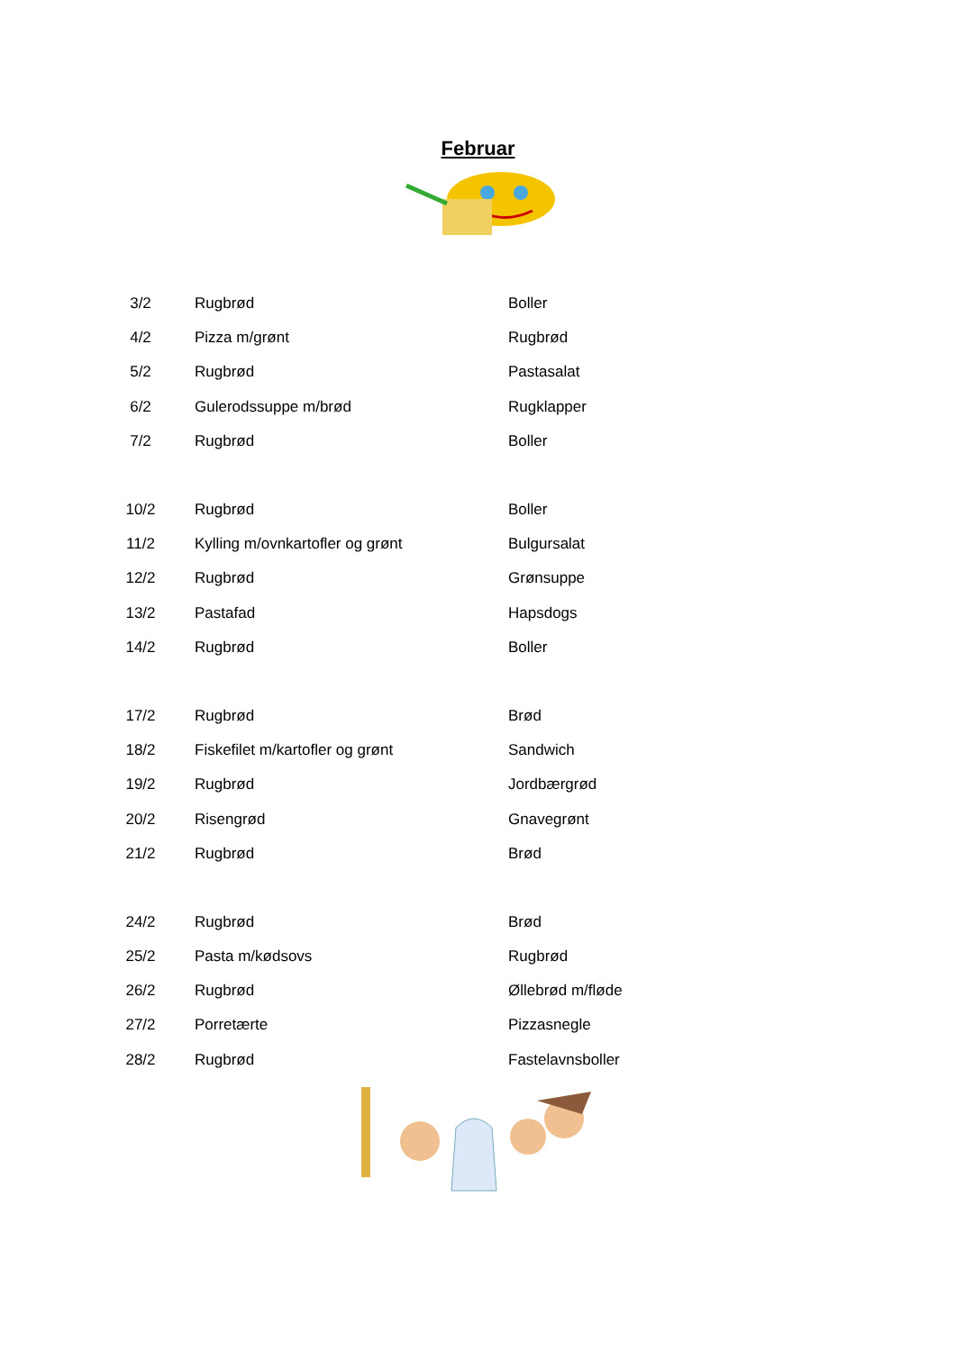Februar
| 3/2 | Rugbrød | Boller |
| 4/2 | Pizza m/grønt | Rugbrød |
| 5/2 | Rugbrød | Pastasalat |
| 6/2 | Gulerodssuppe m/brød | Rugklapper |
| 7/2 | Rugbrød | Boller |
| 10/2 | Rugbrød | Boller |
| 11/2 | Kylling m/ovnkartofler og grønt | Bulgursalat |
| 12/2 | Rugbrød | Grønsuppe |
| 13/2 | Pastafad | Hapsdogs |
| 14/2 | Rugbrød | Boller |
| 17/2 | Rugbrød | Brød |
| 18/2 | Fiskefilet m/kartofler og grønt | Sandwich |
| 19/2 | Rugbrød | Jordbærgrød |
| 20/2 | Risengrød | Gnavegrønt |
| 21/2 | Rugbrød | Brød |
| 24/2 | Rugbrød | Brød |
| 25/2 | Pasta m/kødsovs | Rugbrød |
| 26/2 | Rugbrød | Øllebrød m/fløde |
| 27/2 | Porretærte | Pizzasnegle |
| 28/2 | Rugbrød | Fastelavnsboller |